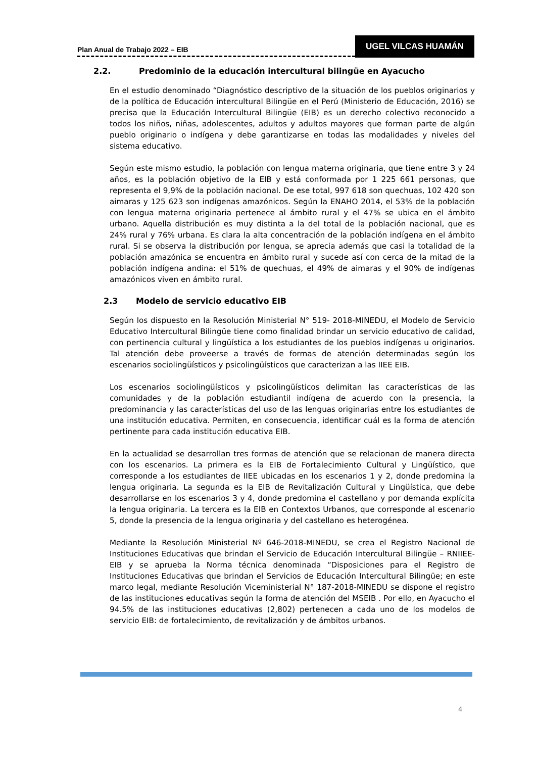Plan Anual de Trabajo 2022 – EIB
UGEL VILCAS HUAMÁN
2.2. Predominio de la educación intercultural bilingüe en Ayacucho
En el estudio denominado “Diagnóstico descriptivo de la situación de los pueblos originarios y de la política de Educación intercultural Bilingüe en el Perú (Ministerio de Educación, 2016) se precisa que la Educación Intercultural Bilingüe (EIB) es un derecho colectivo reconocido a todos los niños, niñas, adolescentes, adultos y adultos mayores que forman parte de algún pueblo originario o indígena y debe garantizarse en todas las modalidades y niveles del sistema educativo.
Según este mismo estudio, la población con lengua materna originaria, que tiene entre 3 y 24 años, es la población objetivo de la EIB y está conformada por 1 225 661 personas, que representa el 9,9% de la población nacional. De ese total, 997 618 son quechuas, 102 420 son aimaras y 125 623 son indígenas amazónicos. Según la ENAHO 2014, el 53% de la población con lengua materna originaria pertenece al ámbito rural y el 47% se ubica en el ámbito urbano. Aquella distribución es muy distinta a la del total de la población nacional, que es 24% rural y 76% urbana. Es clara la alta concentración de la población indígena en el ámbito rural. Si se observa la distribución por lengua, se aprecia además que casi la totalidad de la población amazónica se encuentra en ámbito rural y sucede así con cerca de la mitad de la población indígena andina: el 51% de quechuas, el 49% de aimaras y el 90% de indígenas amazónicos viven en ámbito rural.
2.3 Modelo de servicio educativo EIB
Según los dispuesto en la Resolución Ministerial N° 519- 2018-MINEDU, el Modelo de Servicio Educativo Intercultural Bilingüe tiene como finalidad brindar un servicio educativo de calidad, con pertinencia cultural y lingüística a los estudiantes de los pueblos indígenas u originarios. Tal atención debe proveerse a través de formas de atención determinadas según los escenarios sociolingüísticos y psicolingüísticos que caracterizan a las IIEE EIB.
Los escenarios sociolingüísticos y psicolingüísticos delimitan las características de las comunidades y de la población estudiantil indígena de acuerdo con la presencia, la predominancia y las características del uso de las lenguas originarias entre los estudiantes de una institución educativa. Permiten, en consecuencia, identificar cuál es la forma de atención pertinente para cada institución educativa EIB.
En la actualidad se desarrollan tres formas de atención que se relacionan de manera directa con los escenarios. La primera es la EIB de Fortalecimiento Cultural y Lingüístico, que corresponde a los estudiantes de IIEE ubicadas en los escenarios 1 y 2, donde predomina la lengua originaria. La segunda es la EIB de Revitalización Cultural y Lingüística, que debe desarrollarse en los escenarios 3 y 4, donde predomina el castellano y por demanda explícita la lengua originaria. La tercera es la EIB en Contextos Urbanos, que corresponde al escenario 5, donde la presencia de la lengua originaria y del castellano es heterogénea.
Mediante la Resolución Ministerial Nº 646-2018-MINEDU, se crea el Registro Nacional de Instituciones Educativas que brindan el Servicio de Educación Intercultural Bilingüe – RNIIEE-EIB y se aprueba la Norma técnica denominada “Disposiciones para el Registro de Instituciones Educativas que brindan el Servicios de Educación Intercultural Bilingüe; en este marco legal, mediante Resolución Viceministerial N° 187-2018-MINEDU se dispone el registro de las instituciones educativas según la forma de atención del MSEIB . Por ello, en Ayacucho el 94.5% de las instituciones educativas (2,802) pertenecen a cada uno de los modelos de servicio EIB: de fortalecimiento, de revitalización y de ámbitos urbanos.
4